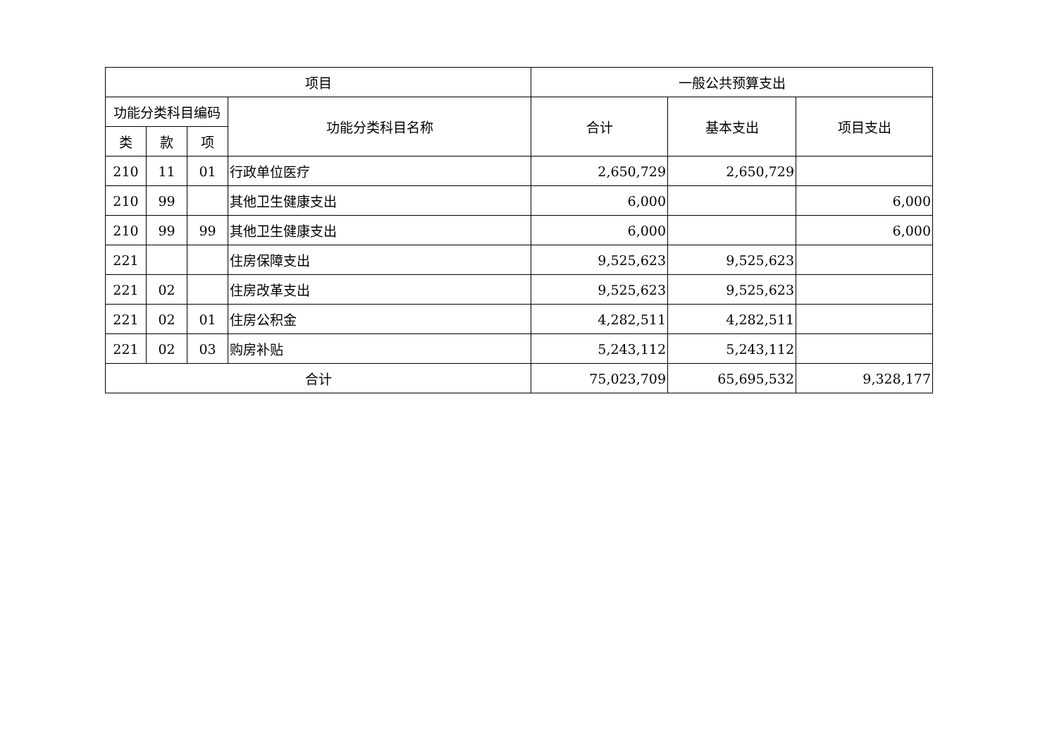| 项目 | | | | 一般公共预算支出 | | |
| --- | --- | --- | --- | --- | --- | --- |
| 功能分类科目编码 | | | 功能分类科目名称 | 合计 | 基本支出 | 项目支出 |
| 类 | 款 | 项 | | | | |
| 210 | 11 | 01 | 行政单位医疗 | 2,650,729 | 2,650,729 | |
| 210 | 99 | | 其他卫生健康支出 | 6,000 | | 6,000 |
| 210 | 99 | 99 | 其他卫生健康支出 | 6,000 | | 6,000 |
| 221 | | | 住房保障支出 | 9,525,623 | 9,525,623 | |
| 221 | 02 | | 住房改革支出 | 9,525,623 | 9,525,623 | |
| 221 | 02 | 01 | 住房公积金 | 4,282,511 | 4,282,511 | |
| 221 | 02 | 03 | 购房补贴 | 5,243,112 | 5,243,112 | |
| 合计 | | | | 75,023,709 | 65,695,532 | 9,328,177 |